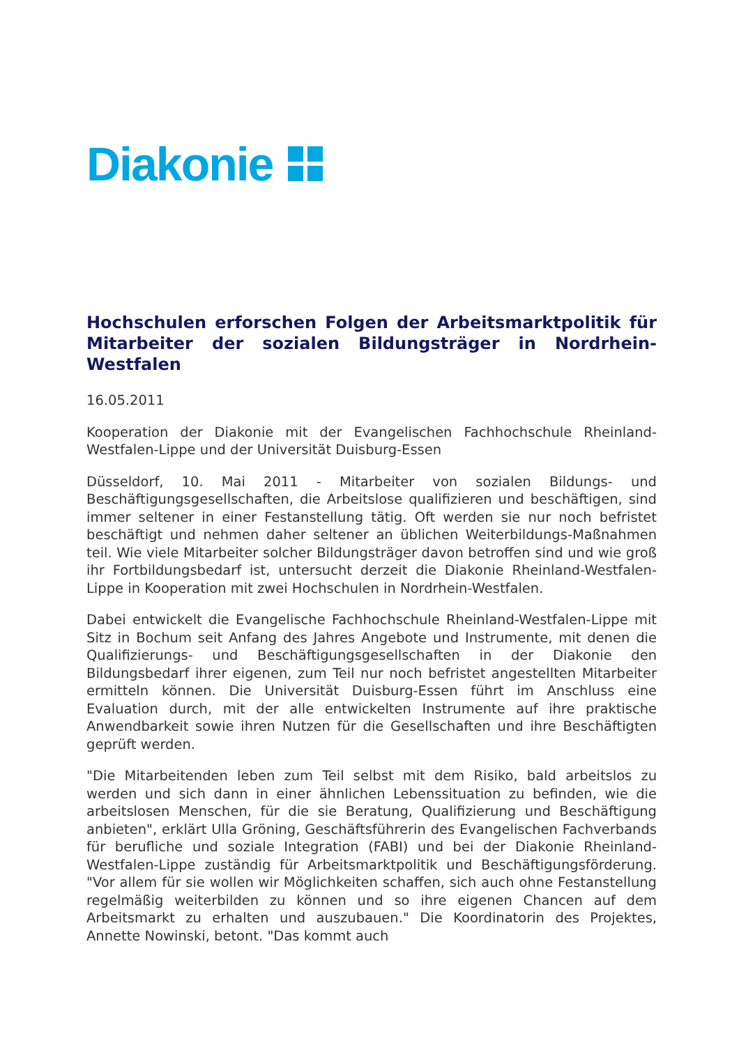Diakonie
Hochschulen erforschen Folgen der Arbeitsmarktpolitik für Mitarbeiter der sozialen Bildungsträger in Nordrhein-Westfalen
16.05.2011
Kooperation der Diakonie mit der Evangelischen Fachhochschule Rheinland-Westfalen-Lippe und der Universität Duisburg-Essen
Düsseldorf, 10. Mai 2011 - Mitarbeiter von sozialen Bildungs- und Beschäftigungsgesellschaften, die Arbeitslose qualifizieren und beschäftigen, sind immer seltener in einer Festanstellung tätig. Oft werden sie nur noch befristet beschäftigt und nehmen daher seltener an üblichen Weiterbildungs-Maßnahmen teil. Wie viele Mitarbeiter solcher Bildungsträger davon betroffen sind und wie groß ihr Fortbildungsbedarf ist, untersucht derzeit die Diakonie Rheinland-Westfalen-Lippe in Kooperation mit zwei Hochschulen in Nordrhein-Westfalen.
Dabei entwickelt die Evangelische Fachhochschule Rheinland-Westfalen-Lippe mit Sitz in Bochum seit Anfang des Jahres Angebote und Instrumente, mit denen die Qualifizierungs- und Beschäftigungsgesellschaften in der Diakonie den Bildungsbedarf ihrer eigenen, zum Teil nur noch befristet angestellten Mitarbeiter ermitteln können. Die Universität Duisburg-Essen führt im Anschluss eine Evaluation durch, mit der alle entwickelten Instrumente auf ihre praktische Anwendbarkeit sowie ihren Nutzen für die Gesellschaften und ihre Beschäftigten geprüft werden.
"Die Mitarbeitenden leben zum Teil selbst mit dem Risiko, bald arbeitslos zu werden und sich dann in einer ähnlichen Lebenssituation zu befinden, wie die arbeitslosen Menschen, für die sie Beratung, Qualifizierung und Beschäftigung anbieten", erklärt Ulla Gröning, Geschäftsführerin des Evangelischen Fachverbands für berufliche und soziale Integration (FABI) und bei der Diakonie Rheinland-Westfalen-Lippe zuständig für Arbeitsmarktpolitik und Beschäftigungsförderung. "Vor allem für sie wollen wir Möglichkeiten schaffen, sich auch ohne Festanstellung regelmäßig weiterbilden zu können und so ihre eigenen Chancen auf dem Arbeitsmarkt zu erhalten und auszubauen." Die Koordinatorin des Projektes, Annette Nowinski, betont. "Das kommt auch